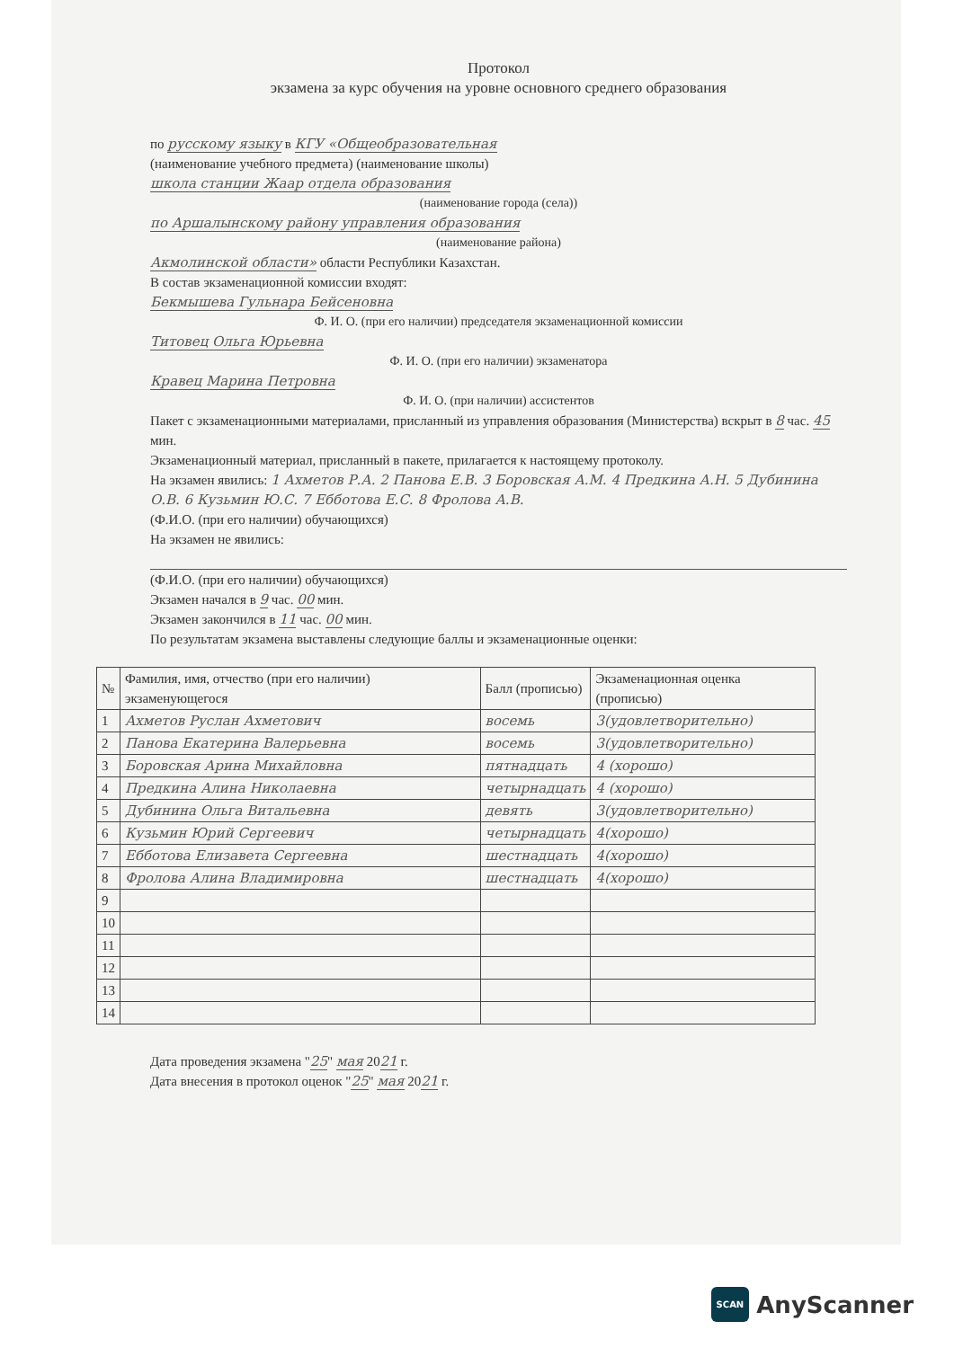Протокол
экзамена за курс обучения на уровне основного среднего образования
по русскому языку в КГУ «Общеобразовательная
(наименование учебного предмета) (наименование школы)
школа станции Жаар отдела образования
(наименование города (села))
по Аршалынскому району управления образования
(наименование района)
Акмолинской области» области Республики Казахстан.
В состав экзаменационной комиссии входят:
Бекмышева Гульнара Бейсеновна
Ф. И. О. (при его наличии) председателя экзаменационной комиссии
Титовец Ольга Юрьевна
Ф. И. О. (при его наличии) экзаменатора
Кравец Марина Петровна
Ф. И. О. (при наличии) ассистентов
Пакет с экзаменационными материалами, присланный из управления образования (Министерства) вскрыт в 8 час. 45 мин.
Экзаменационный материал, присланный в пакете, прилагается к настоящему протоколу.
На экзамен явились: 1 Ахметов Р.А. 2 Панова Е.В. 3 Боровская А.М. 4 Предкина А.Н. 5 Дубинина О.В. 6 Кузьмин Ю.С. 7 Ебботова Е.С. 8 Фролова А.В.
(Ф.И.О. (при его наличии) обучающихся)
На экзамен не явились:
(Ф.И.О. (при его наличии) обучающихся)
Экзамен начался в 9 час. 00 мин.
Экзамен закончился в 11 час. 00 мин.
По результатам экзамена выставлены следующие баллы и экзаменационные оценки:
| № | Фамилия, имя, отчество (при его наличии) экзаменующегося | Балл (прописью) | Экзаменационная оценка (прописью) |
| --- | --- | --- | --- |
| 1 | Ахметов Руслан Ахметович | восемь | 3(удовлетворительно) |
| 2 | Панова Екатерина Валерьевна | восемь | 3(удовлетворительно) |
| 3 | Боровская Арина Михайловна | пятнадцать | 4 (хорошо) |
| 4 | Предкина Алина Николаевна | четырнадцать | 4 (хорошо) |
| 5 | Дубинина Ольга Витальевна | девять | 3(удовлетворительно) |
| 6 | Кузьмин Юрий Сергеевич | четырнадцать | 4(хорошо) |
| 7 | Ебботова Елизавета Сергеевна | шестнадцать | 4(хорошо) |
| 8 | Фролова Алина Владимировна | шестнадцать | 4(хорошо) |
| 9 | | | |
| 10 | | | |
| 11 | | | |
| 12 | | | |
| 13 | | | |
| 14 | | | |
Дата проведения экзамена "25" мая 2021 г.
Дата внесения в протокол оценок "25" мая 2021 г.
SCAN AnyScanner